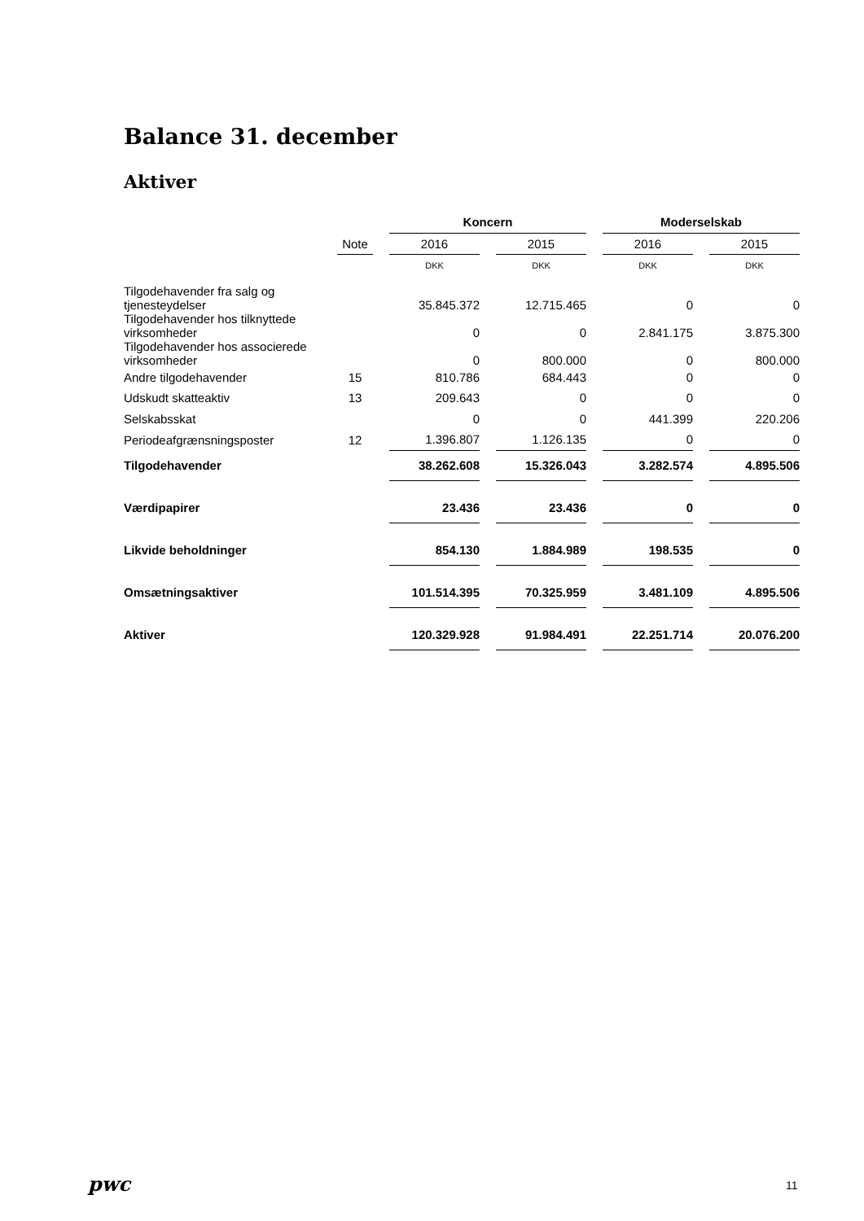Balance 31. december
Aktiver
| | | | Koncern | | | | Moderselskab | | |
| --- | --- | --- | --- | --- | --- | --- | --- | --- | --- |
| | Note | | 2016 | | 2015 | | 2016 | | 2015 |
| | | | DKK | | DKK | | DKK | | DKK |
| Tilgodehavender fra salg og tjenesteydelser | | | 35.845.372 | | 12.715.465 | | 0 | | 0 |
| Tilgodehavender hos tilknyttede virksomheder | | | 0 | | 0 | | 2.841.175 | | 3.875.300 |
| Tilgodehavender hos associerede virksomheder | | | 0 | | 800.000 | | 0 | | 800.000 |
| Andre tilgodehavender | 15 | | 810.786 | | 684.443 | | 0 | | 0 |
| Udskudt skatteaktiv | 13 | | 209.643 | | 0 | | 0 | | 0 |
| Selskabsskat | | | 0 | | 0 | | 441.399 | | 220.206 |
| Periodeafgrænsningsposter | 12 | | 1.396.807 | | 1.126.135 | | 0 | | 0 |
| Tilgodehavender | | | 38.262.608 | | 15.326.043 | | 3.282.574 | | 4.895.506 |
| Værdipapirer | | | 23.436 | | 23.436 | | 0 | | 0 |
| Likvide beholdninger | | | 854.130 | | 1.884.989 | | 198.535 | | 0 |
| Omsætningsaktiver | | | 101.514.395 | | 70.325.959 | | 3.481.109 | | 4.895.506 |
| Aktiver | | | 120.329.928 | | 91.984.491 | | 22.251.714 | | 20.076.200 |
pwc 11